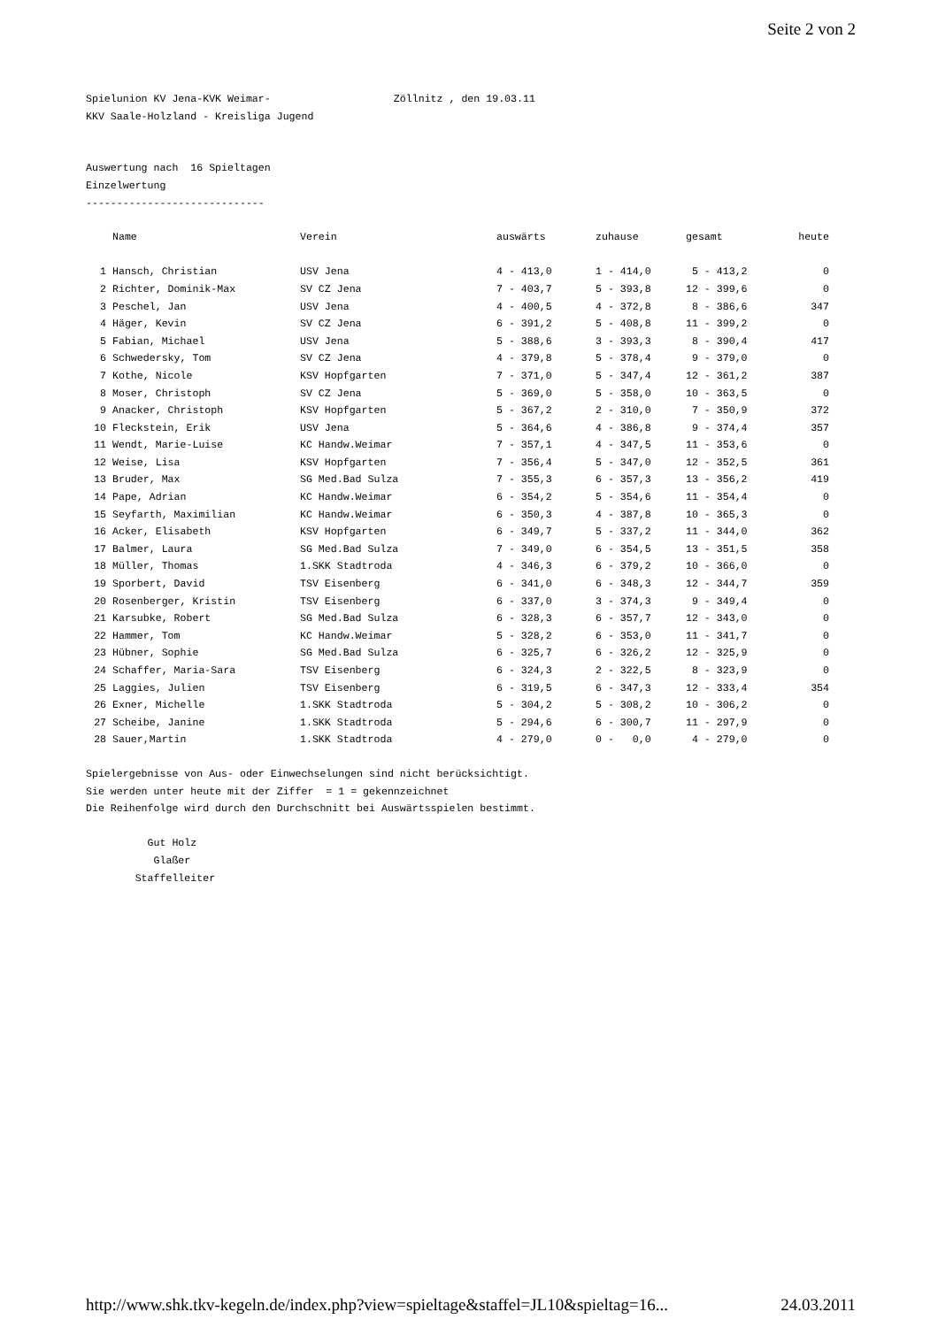Seite 2 von 2
Spielunion KV Jena-KVK Weimar- Zöllnitz , den 19.03.11 KKV Saale-Holzland - Kreisliga Jugend Auswertung nach 16 Spieltagen Einzelwertung -----------------------------
| | Name | Verein | auswärts | zuhause | gesamt | heute |
| --- | --- | --- | --- | --- | --- | --- |
| 1 | Hansch, Christian | USV Jena | 4 - 413,0 | 1 - 414,0 | 5 - 413,2 | 0 |
| 2 | Richter, Dominik-Max | SV CZ Jena | 7 - 403,7 | 5 - 393,8 | 12 - 399,6 | 0 |
| 3 | Peschel, Jan | USV Jena | 4 - 400,5 | 4 - 372,8 | 8 - 386,6 | 347 |
| 4 | Häger, Kevin | SV CZ Jena | 6 - 391,2 | 5 - 408,8 | 11 - 399,2 | 0 |
| 5 | Fabian, Michael | USV Jena | 5 - 388,6 | 3 - 393,3 | 8 - 390,4 | 417 |
| 6 | Schwedersky, Tom | SV CZ Jena | 4 - 379,8 | 5 - 378,4 | 9 - 379,0 | 0 |
| 7 | Kothe, Nicole | KSV Hopfgarten | 7 - 371,0 | 5 - 347,4 | 12 - 361,2 | 387 |
| 8 | Moser, Christoph | SV CZ Jena | 5 - 369,0 | 5 - 358,0 | 10 - 363,5 | 0 |
| 9 | Anacker, Christoph | KSV Hopfgarten | 5 - 367,2 | 2 - 310,0 | 7 - 350,9 | 372 |
| 10 | Fleckstein, Erik | USV Jena | 5 - 364,6 | 4 - 386,8 | 9 - 374,4 | 357 |
| 11 | Wendt, Marie-Luise | KC Handw.Weimar | 7 - 357,1 | 4 - 347,5 | 11 - 353,6 | 0 |
| 12 | Weise, Lisa | KSV Hopfgarten | 7 - 356,4 | 5 - 347,0 | 12 - 352,5 | 361 |
| 13 | Bruder, Max | SG Med.Bad Sulza | 7 - 355,3 | 6 - 357,3 | 13 - 356,2 | 419 |
| 14 | Pape, Adrian | KC Handw.Weimar | 6 - 354,2 | 5 - 354,6 | 11 - 354,4 | 0 |
| 15 | Seyfarth, Maximilian | KC Handw.Weimar | 6 - 350,3 | 4 - 387,8 | 10 - 365,3 | 0 |
| 16 | Acker, Elisabeth | KSV Hopfgarten | 6 - 349,7 | 5 - 337,2 | 11 - 344,0 | 362 |
| 17 | Balmer, Laura | SG Med.Bad Sulza | 7 - 349,0 | 6 - 354,5 | 13 - 351,5 | 358 |
| 18 | Müller, Thomas | 1.SKK Stadtroda | 4 - 346,3 | 6 - 379,2 | 10 - 366,0 | 0 |
| 19 | Sporbert, David | TSV Eisenberg | 6 - 341,0 | 6 - 348,3 | 12 - 344,7 | 359 |
| 20 | Rosenberger, Kristin | TSV Eisenberg | 6 - 337,0 | 3 - 374,3 | 9 - 349,4 | 0 |
| 21 | Karsubke, Robert | SG Med.Bad Sulza | 6 - 328,3 | 6 - 357,7 | 12 - 343,0 | 0 |
| 22 | Hammer, Tom | KC Handw.Weimar | 5 - 328,2 | 6 - 353,0 | 11 - 341,7 | 0 |
| 23 | Hübner, Sophie | SG Med.Bad Sulza | 6 - 325,7 | 6 - 326,2 | 12 - 325,9 | 0 |
| 24 | Schaffer, Maria-Sara | TSV Eisenberg | 6 - 324,3 | 2 - 322,5 | 8 - 323,9 | 0 |
| 25 | Laggies, Julien | TSV Eisenberg | 6 - 319,5 | 6 - 347,3 | 12 - 333,4 | 354 |
| 26 | Exner, Michelle | 1.SKK Stadtroda | 5 - 304,2 | 5 - 308,2 | 10 - 306,2 | 0 |
| 27 | Scheibe, Janine | 1.SKK Stadtroda | 5 - 294,6 | 6 - 300,7 | 11 - 297,9 | 0 |
| 28 | Sauer,Martin | 1.SKK Stadtroda | 4 - 279,0 | 0 - 0,0 | 4 - 279,0 | 0 |
Spielergebnisse von Aus- oder Einwechselungen sind nicht berücksichtigt. Sie werden unter heute mit der Ziffer = 1 = gekennzeichnet Die Reihenfolge wird durch den Durchschnitt bei Auswärtsspielen bestimmt. Gut Holz Glaßer Staffelleiter
http://www.shk.tkv-kegeln.de/index.php?view=spieltage&staffel=JL10&spieltag=16... 24.03.2011